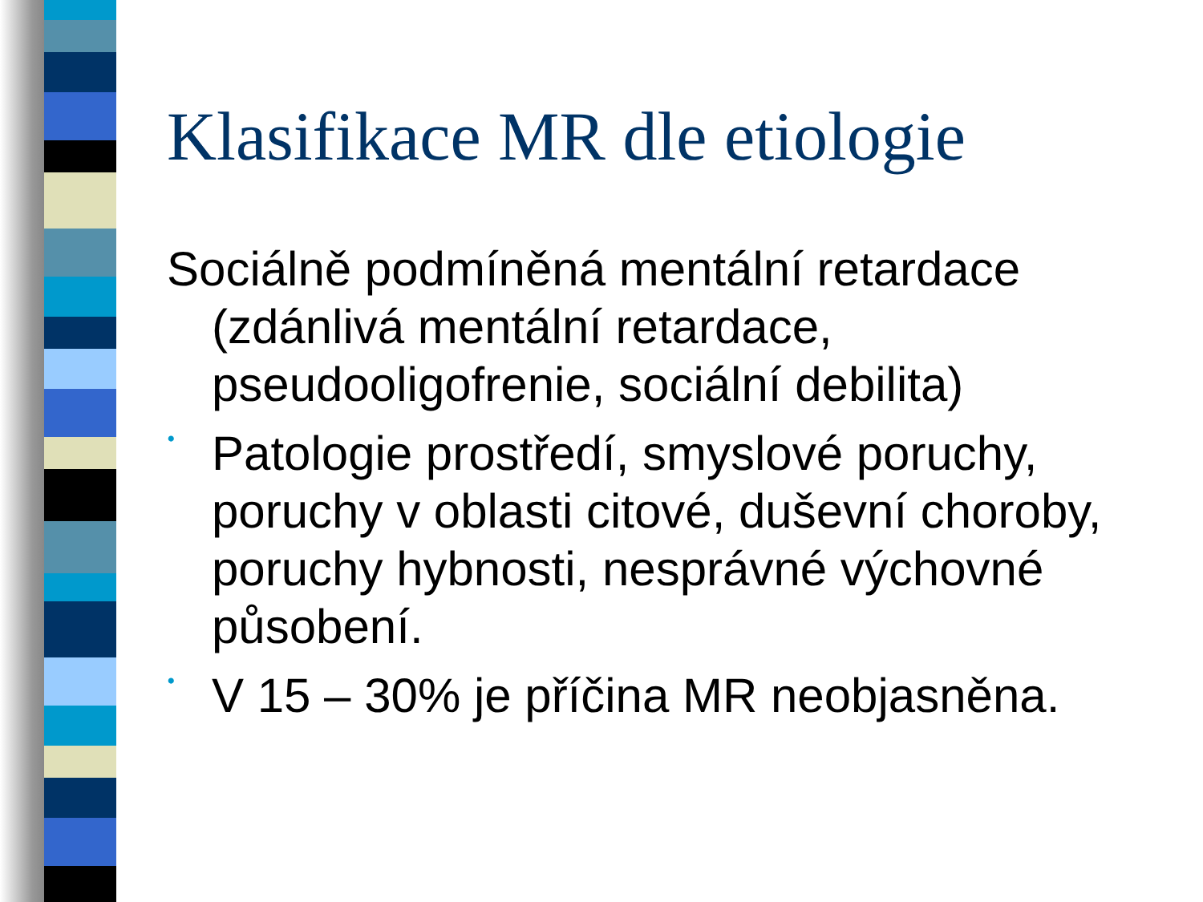Klasifikace MR dle etiologie
Sociálně podmíněná mentální retardace (zdánlivá mentální retardace, pseudooligofrenie, sociální debilita)
•
Patologie prostředí, smyslové poruchy, poruchy v oblasti citové, duševní choroby, poruchy hybnosti, nesprávné výchovné působení.
•
V 15 – 30% je příčina MR neobjasněna.